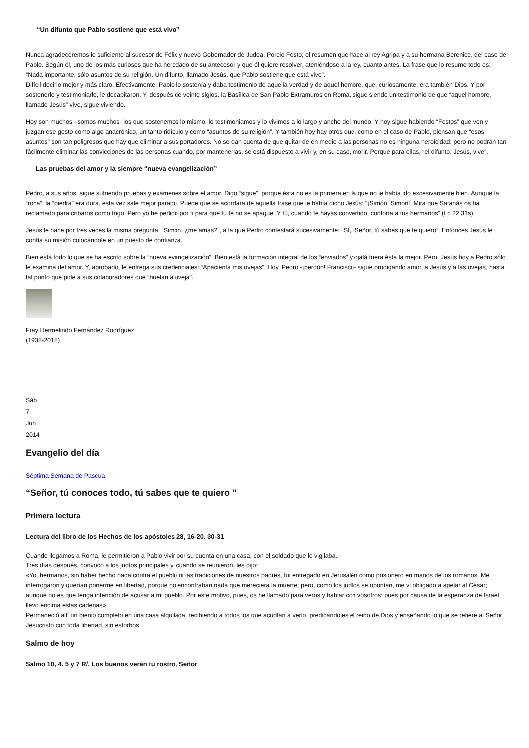“Un difunto que Pablo sostiene que está vivo”
Nunca agradeceremos lo suficiente al sucesor de Félix y nuevo Gobernador de Judea, Porcio Festo, el resumen que hace al rey Agripa y a su hermana Berenice, del caso de Pablo. Según él, uno de los más curiosos que ha heredado de su antecesor y que él quiere resolver, ateniéndose a la ley, cuanto antes. La frase que lo resume todo es: “Nada importante; sólo asuntos de su religión. Un difunto, llamado Jesús, que Pablo sostiene que está vivo”.
Difícil decirlo mejor y más claro. Efectivamente, Pablo lo sostenía y daba testimonio de aquella verdad y de aquel hombre, que, curiosamente, era también Dios. Y por sostenerlo y testimoniarlo, le decapitaron. Y, después de veinte siglos, la Basílica de San Pablo Extramuros en Roma, sigue siendo un testimonio de que “aquel hombre, llamado Jesús” vive, sigue viviendo.
Hoy son muchos –somos muchos- los que sostenemos lo mismo, lo testimoniamos y lo vivimos a lo largo y ancho del mundo. Y hoy sigue habiendo “Festos” que ven y juzgan ese gesto como algo anacrónico, un tanto ridículo y como “asuntos de su religión”. Y también hoy hay otros que, como en el caso de Pablo, piensan que “esos asuntos” son tan peligrosos que hay que eliminar a sus portadores. No se dan cuenta de que quitar de en medio a las personas no es ninguna heroicidad; pero no podrán tan fácilmente eliminar las convicciones de las personas cuando, por mantenerlas, se está dispuesto a vivir y, en su caso, morir. Porque para ellas, “el difunto, Jesús, vive”.
Las pruebas del amor y la siempre “nueva evangelización”
Pedro, a sus años, sigue sufriendo pruebas y exámenes sobre el amor. Digo “sigue”, porque ésta no es la primera en la que no le había ido excesivamente bien. Aunque la “roca”, la “piedra” era dura, esta vez sale mejor parado. Puede que se acordara de aquella frase que le había dicho Jesús: “¡Simón, Simón!, Mira que Satanás os ha reclamado para cribaros como trigo. Pero yo he pedido por ti para que tu fe no se apague. Y tú, cuando te hayas convertido, conforta a tus hermanos” (Lc 22,31s).
Jesús le hace por tres veces la misma pregunta: “Simón, ¿me amas?”, a la que Pedro contestará sucesivamente: "Sí, “Señor, tú sabes que te quiero”. Entonces Jesús le confía su misión colocándole en un puesto de confianza.
Bien está todo lo que se ha escrito sobre la “nueva evangelización”. Bien está la formación integral de los “enviados” y ojalá fuera ésta la mejor. Pero, Jesús hoy a Pedro sólo le examina del amor. Y, aprobado, le entrega sus credenciales: “Apacienta mis ovejas”. Hoy, Pedro -¡perdón! Francisco- sigue prodigando amor, a Jesús y a las ovejas, hasta tal punto que pide a sus colaboradores que “huelan a oveja”.
Fray Hermelindo Fernández Rodríguez
(1938-2018)
Sáb
7
Jun
2014
Evangelio del día
Séptima Semana de Pascua
“Señor, tú conoces todo, tú sabes que te quiero ”
Primera lectura
Lectura del libro de los Hechos de los apóstoles 28, 16-20. 30-31
Cuando llegamos a Roma, le permitieron a Pablo vivir por su cuenta en una casa, con el soldado que lo vigilaba.
Tres días después, convocó a los judíos principales y, cuando se reunieron, les dijo:
«Yo, hermanos, sin haber hecho nada contra el pueblo ni las tradiciones de nuestros padres, fui entregado en Jerusalén como prisionero en manos de los romanos. Me interrogaron y querían ponerme en libertad, porque no encontraban nada que mereciera la muerte; pero, como los judíos se oponían, me vi obligado a apelar al César; aunque no es que tenga intención de acusar a mi pueblo. Por este motivo, pues, os he llamado para veros y hablar con vosotros; pues por causa de la esperanza de Israel llevo encima estas cadenas».
Permaneció allí un bienio completo en una casa alquilada, recibiendo a todos los que acudían a verlo, predicándoles el reino de Dios y enseñando lo que se refiere al Señor Jesucristo con toda libertad, sin estorbos.
Salmo de hoy
Salmo 10, 4. 5 y 7 R/. Los buenos verán tu rostro, Señor